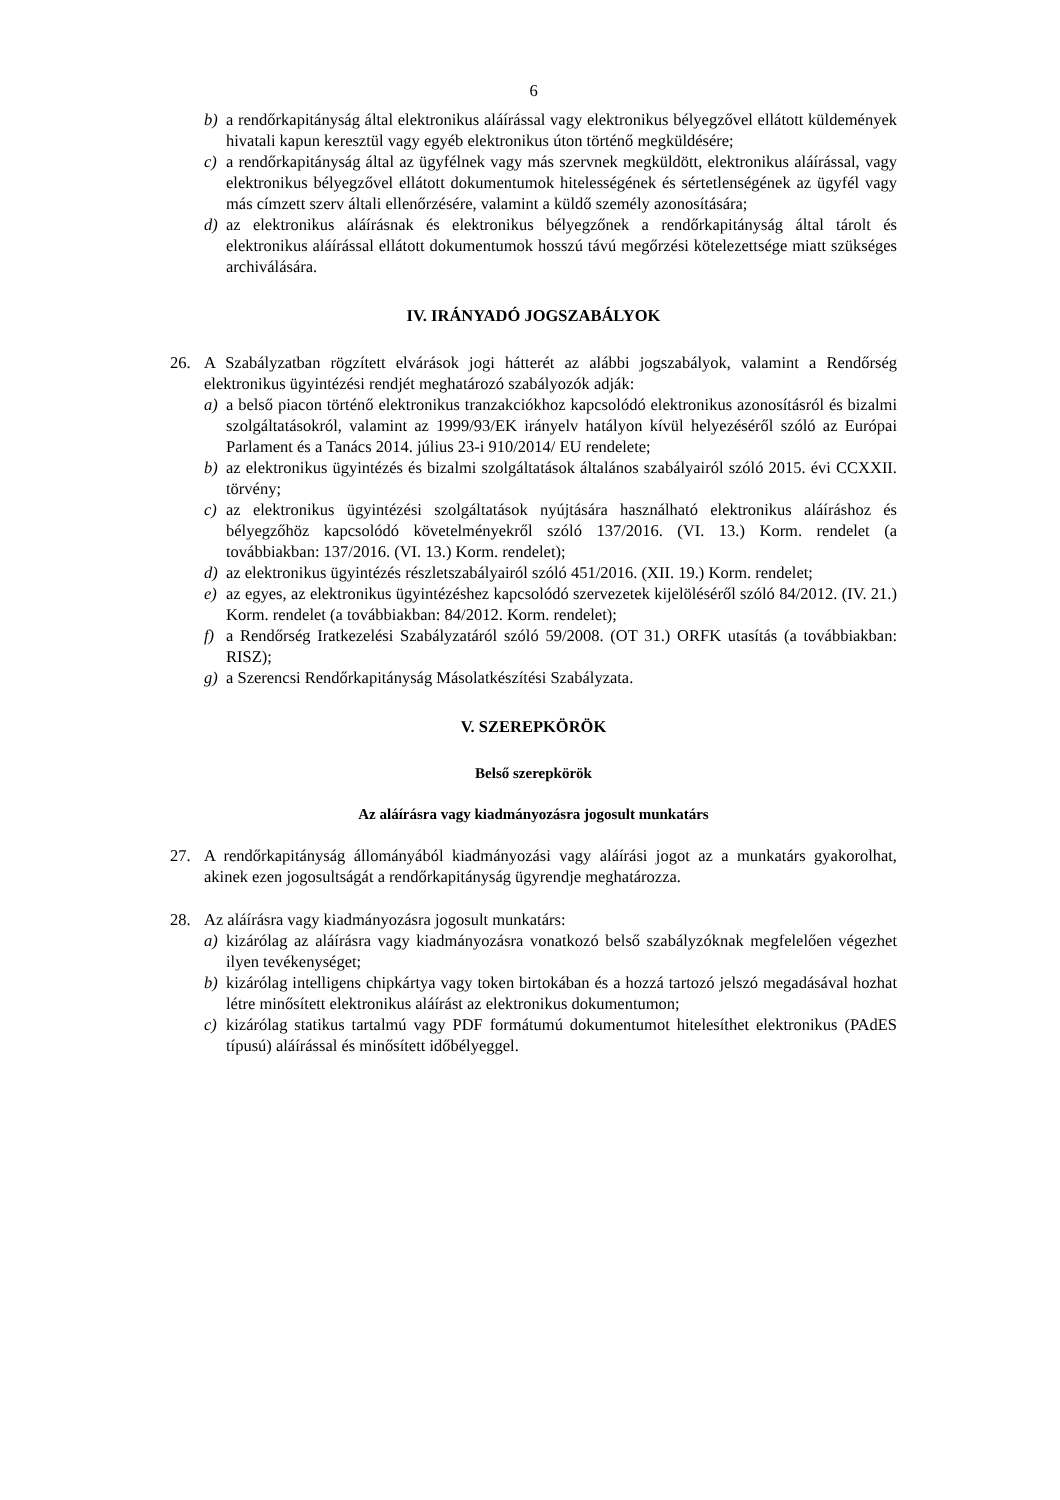6
b) a rendőrkapitányság által elektronikus aláírással vagy elektronikus bélyegzővel ellátott küldemények hivatali kapun keresztül vagy egyéb elektronikus úton történő megküldésére;
c) a rendőrkapitányság által az ügyfélnek vagy más szervnek megküldött, elektronikus aláírással, vagy elektronikus bélyegzővel ellátott dokumentumok hitelességének és sértetlenségének az ügyfél vagy más címzett szerv általi ellenőrzésére, valamint a küldő személy azonosítására;
d) az elektronikus aláírásnak és elektronikus bélyegzőnek a rendőrkapitányság által tárolt és elektronikus aláírással ellátott dokumentumok hosszú távú megőrzési kötelezettsége miatt szükséges archiválására.
IV. IRÁNYADÓ JOGSZABÁLYOK
26. A Szabályzatban rögzített elvárások jogi hátterét az alábbi jogszabályok, valamint a Rendőrség elektronikus ügyintézési rendjét meghatározó szabályozók adják:
a) a belső piacon történő elektronikus tranzakciókhoz kapcsolódó elektronikus azonosításról és bizalmi szolgáltatásokról, valamint az 1999/93/EK irányelv hatályon kívül helyezéséről szóló az Európai Parlament és a Tanács 2014. július 23-i 910/2014/ EU rendelete;
b) az elektronikus ügyintézés és bizalmi szolgáltatások általános szabályairól szóló 2015. évi CCXXII. törvény;
c) az elektronikus ügyintézési szolgáltatások nyújtására használható elektronikus aláíráshoz és bélyegzőhöz kapcsolódó követelményekről szóló 137/2016. (VI. 13.) Korm. rendelet (a továbbiakban: 137/2016. (VI. 13.) Korm. rendelet);
d) az elektronikus ügyintézés részletszabályairól szóló 451/2016. (XII. 19.) Korm. rendelet;
e) az egyes, az elektronikus ügyintézéshez kapcsolódó szervezetek kijelöléséről szóló 84/2012. (IV. 21.) Korm. rendelet (a továbbiakban: 84/2012. Korm. rendelet);
f) a Rendőrség Iratkezelési Szabályzatáról szóló 59/2008. (OT 31.) ORFK utasítás (a továbbiakban: RISZ);
g) a Szerencsi Rendőrkapitányság Másolatkészítési Szabályzata.
V. SZEREPKÖRÖK
Belső szerepkörök
Az aláírásra vagy kiadmányozásra jogosult munkatárs
27. A rendőrkapitányság állományából kiadmányozási vagy aláírási jogot az a munkatárs gyakorolhat, akinek ezen jogosultságát a rendőrkapitányság ügyrendje meghatározza.
28. Az aláírásra vagy kiadmányozásra jogosult munkatárs:
a) kizárólag az aláírásra vagy kiadmányozásra vonatkozó belső szabályzóknak megfelelően végezhet ilyen tevékenységet;
b) kizárólag intelligens chipkártya vagy token birtokában és a hozzá tartozó jelszó megadásával hozhat létre minősített elektronikus aláírást az elektronikus dokumentumon;
c) kizárólag statikus tartalmú vagy PDF formátumú dokumentumot hitelesíthet elektronikus (PAdES típusú) aláírással és minősített időbélyeggel.